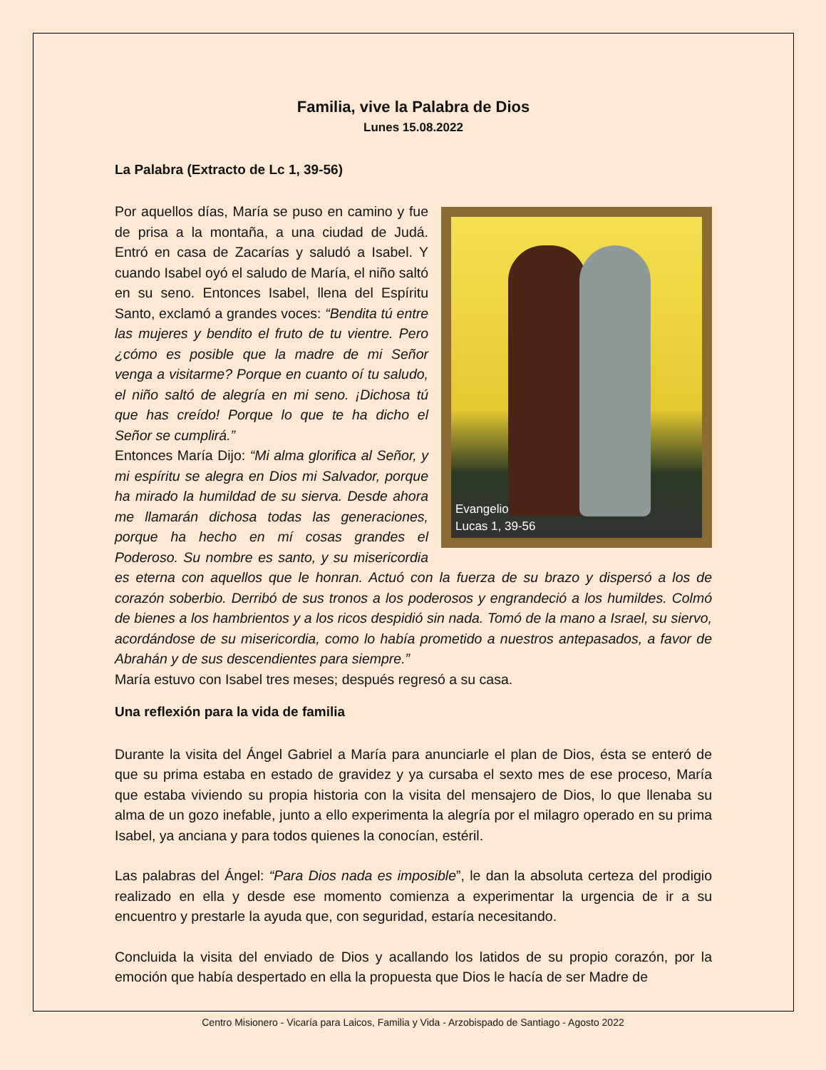Familia, vive la Palabra de Dios
Lunes 15.08.2022
La Palabra (Extracto de Lc 1, 39-56)
Evangelio
Lucas 1, 39-56 Por aquellos días, María se puso en camino y fue de prisa a la montaña, a una ciudad de Judá. Entró en casa de Zacarías y saludó a Isabel. Y cuando Isabel oyó el saludo de María, el niño saltó en su seno. Entonces Isabel, llena del Espíritu Santo, exclamó a grandes voces: “Bendita tú entre las mujeres y bendito el fruto de tu vientre. Pero ¿cómo es posible que la madre de mi Señor venga a visitarme? Porque en cuanto oí tu saludo, el niño saltó de alegría en mi seno. ¡Dichosa tú que has creído! Porque lo que te ha dicho el Señor se cumplirá.”
Entonces María Dijo: “Mi alma glorifica al Señor, y mi espíritu se alegra en Dios mi Salvador, porque ha mirado la humildad de su sierva. Desde ahora me llamarán dichosa todas las generaciones, porque ha hecho en mí cosas grandes el Poderoso. Su nombre es santo, y su misericordia es eterna con aquellos que le honran. Actuó con la fuerza de su brazo y dispersó a los de corazón soberbio. Derribó de sus tronos a los poderosos y engrandeció a los humildes. Colmó de bienes a los hambrientos y a los ricos despidió sin nada. Tomó de la mano a Israel, su siervo, acordándose de su misericordia, como lo había prometido a nuestros antepasados, a favor de Abrahán y de sus descendientes para siempre.”
María estuvo con Isabel tres meses; después regresó a su casa.
Una reflexión para la vida de familia
Durante la visita del Ángel Gabriel a María para anunciarle el plan de Dios, ésta se enteró de que su prima estaba en estado de gravidez y ya cursaba el sexto mes de ese proceso, María que estaba viviendo su propia historia con la visita del mensajero de Dios, lo que llenaba su alma de un gozo inefable, junto a ello experimenta la alegría por el milagro operado en su prima Isabel, ya anciana y para todos quienes la conocían, estéril.
Las palabras del Ángel: “Para Dios nada es imposible”, le dan la absoluta certeza del prodigio realizado en ella y desde ese momento comienza a experimentar la urgencia de ir a su encuentro y prestarle la ayuda que, con seguridad, estaría necesitando.
Concluida la visita del enviado de Dios y acallando los latidos de su propio corazón, por la emoción que había despertado en ella la propuesta que Dios le hacía de ser Madre de
Centro Misionero - Vicaría para Laicos, Familia y Vida - Arzobispado de Santiago - Agosto 2022